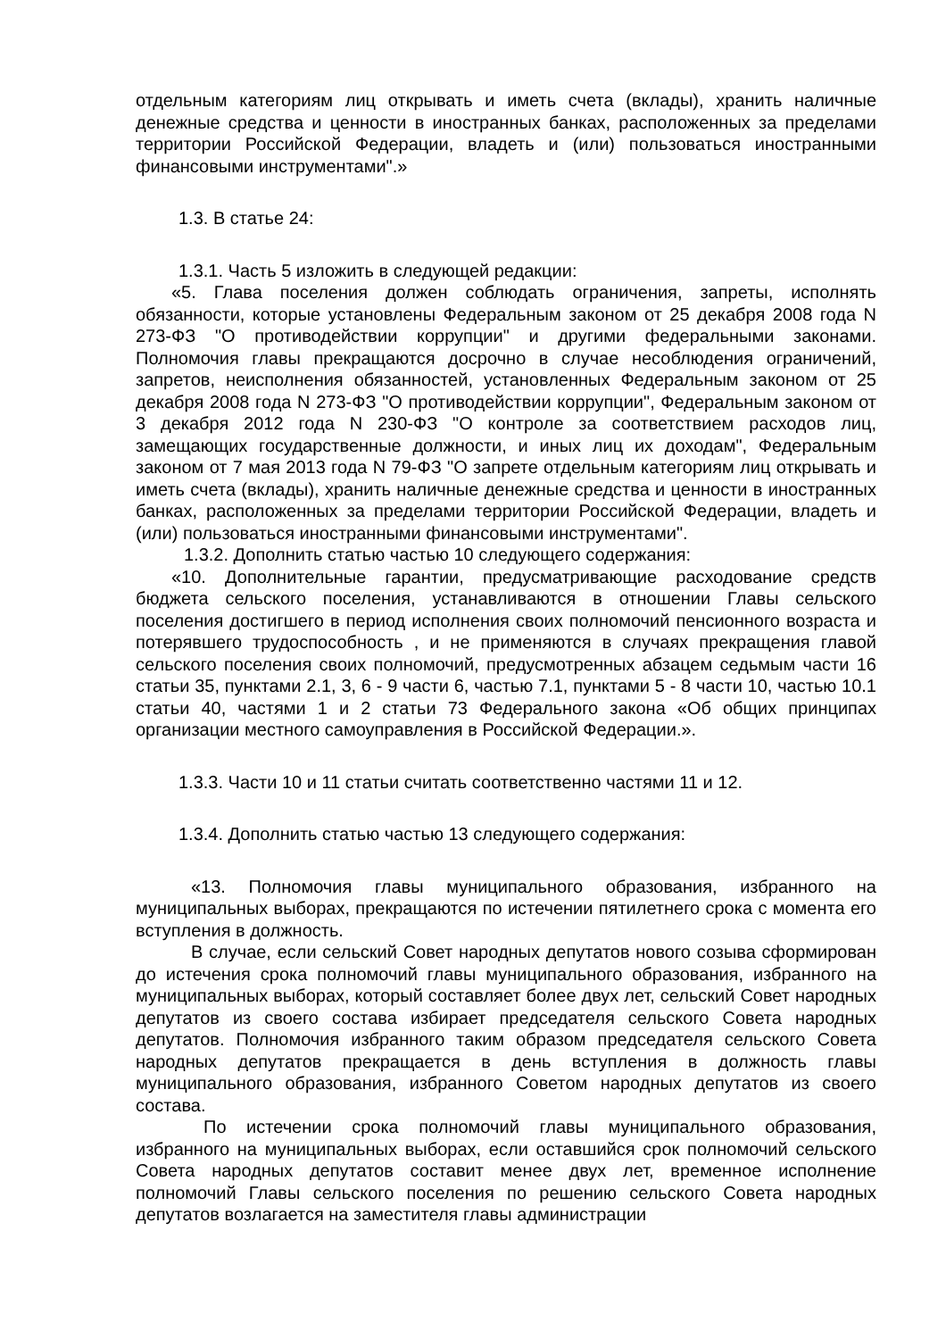отдельным категориям лиц открывать и иметь счета (вклады), хранить наличные денежные средства и ценности в иностранных банках, расположенных за пределами территории Российской Федерации, владеть и (или) пользоваться иностранными финансовыми инструментами".»
1.3. В статье 24:
1.3.1. Часть 5 изложить в следующей редакции:
«5. Глава поселения должен соблюдать ограничения, запреты, исполнять обязанности, которые установлены Федеральным законом от 25 декабря 2008 года N 273-ФЗ "О противодействии коррупции" и другими федеральными законами. Полномочия главы прекращаются досрочно в случае несоблюдения ограничений, запретов, неисполнения обязанностей, установленных Федеральным законом от 25 декабря 2008 года N 273-ФЗ "О противодействии коррупции", Федеральным законом от 3 декабря 2012 года N 230-ФЗ "О контроле за соответствием расходов лиц, замещающих государственные должности, и иных лиц их доходам", Федеральным законом от 7 мая 2013 года N 79-ФЗ "О запрете отдельным категориям лиц открывать и иметь счета (вклады), хранить наличные денежные средства и ценности в иностранных банках, расположенных за пределами территории Российской Федерации, владеть и (или) пользоваться иностранными финансовыми инструментами".
1.3.2. Дополнить статью частью 10 следующего содержания:
«10. Дополнительные гарантии, предусматривающие расходование средств бюджета сельского поселения, устанавливаются в отношении Главы сельского поселения достигшего в период исполнения своих полномочий пенсионного возраста и потерявшего трудоспособность , и не применяются в случаях прекращения главой сельского поселения своих полномочий, предусмотренных абзацем седьмым части 16 статьи 35, пунктами 2.1, 3, 6 - 9 части 6, частью 7.1, пунктами 5 - 8 части 10, частью 10.1 статьи 40, частями 1 и 2 статьи 73 Федерального закона «Об общих принципах организации местного самоуправления в Российской Федерации.».
1.3.3. Части 10 и 11 статьи считать соответственно частями 11 и 12.
1.3.4. Дополнить статью частью 13 следующего содержания:
«13. Полномочия главы муниципального образования, избранного на муниципальных выборах, прекращаются по истечении пятилетнего срока с момента его вступления в должность.
В случае, если сельский Совет народных депутатов нового созыва сформирован до истечения срока полномочий главы муниципального образования, избранного на муниципальных выборах, который составляет более двух лет, сельский Совет народных депутатов из своего состава избирает председателя сельского Совета народных депутатов. Полномочия избранного таким образом председателя сельского Совета народных депутатов прекращается в день вступления в должность главы муниципального образования, избранного Советом народных депутатов из своего состава.
По истечении срока полномочий главы муниципального образования, избранного на муниципальных выборах, если оставшийся срок полномочий сельского Совета народных депутатов составит менее двух лет, временное исполнение полномочий Главы сельского поселения по решению сельского Совета народных депутатов возлагается на заместителя главы администрации